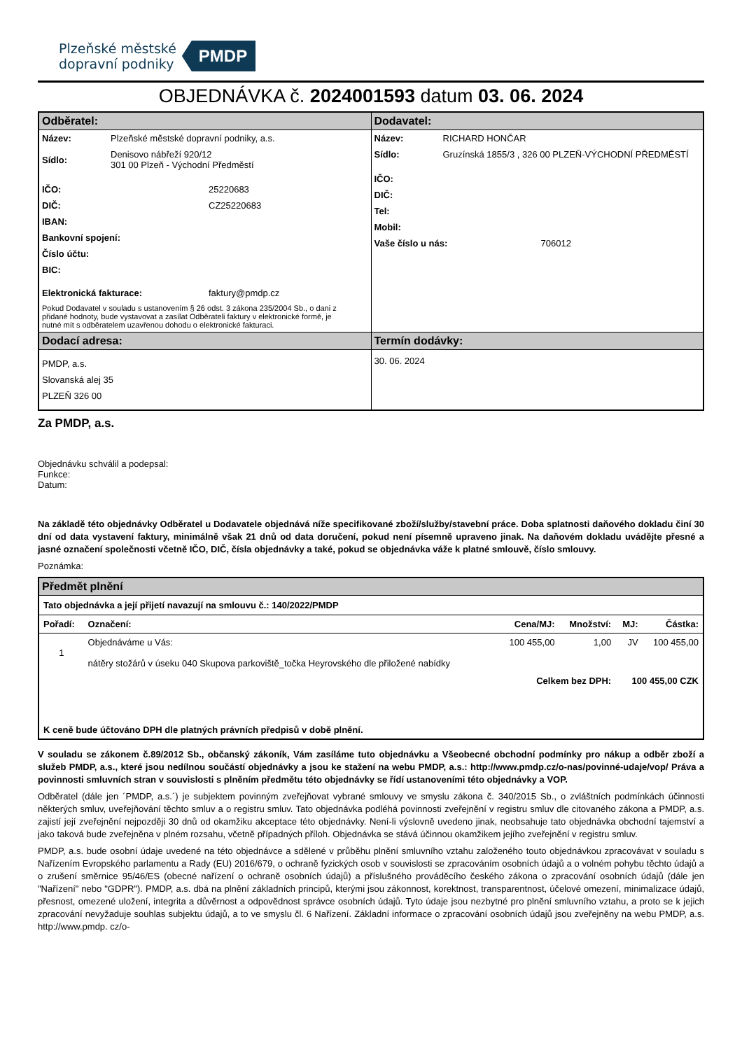Plzeňské městské
dopravní podniky
PMDP
OBJEDNÁVKA č. 2024001593 datum 03. 06. 2024
| Odběratel: / Název: / Plzeňské městské dopravní podniky, a.s. / / Sídlo: / Denisovo nábřeží 920/12 301 00 Plzeň - Východní Předměstí / / IČO: / 25220683 / / DIČ: / CZ25220683 / / IBAN: / / / Bankovní spojení: / / / Číslo účtu: / / / BIC: / / / Elektronická fakturace: / faktury@pmdp.cz / Pokud Dodavatel v souladu s ustanovením § 26 odst. 3 zákona 235/2004 Sb., o dani z přidané hodnoty, bude vystavovat a zasílat Odběrateli faktury v elektronické formě, je nutné mít s odběratelem uzavřenou dohodu o elektronické fakturaci. | Dodavatel: / Název: / RICHARD HONČAR / / Sídlo: / Gruzínská 1855/3 , 326 00 PLZEŇ-VÝCHODNÍ PŘEDMĚSTÍ / / IČO: / / / DIČ: / / / Tel: / / / Mobil: / / / Vaše číslo u nás: / 706012 / |
| Dodací adresa: PMDP, a.s. Slovanská alej 35 PLZEŇ 326 00 | Termín dodávky: 30. 06. 2024 |
Za PMDP, a.s.
Objednávku schválil a podepsal:
Funkce:
Datum:
Na základě této objednávky Odběratel u Dodavatele objednává níže specifikované zboží/služby/stavební práce. Doba splatnosti daňového dokladu činí 30 dní od data vystavení faktury, minimálně však 21 dnů od data doručení, pokud není písemně upraveno jinak. Na daňovém dokladu uvádějte přesné a jasné označení společnosti včetně IČO, DIČ, čísla objednávky a také, pokud se objednávka váže k platné smlouvě, číslo smlouvy.
Poznámka:
Předmět plnění
Tato objednávka a její přijetí navazují na smlouvu č.: 140/2022/PMDP
| Pořadí: | Označení: | Cena/MJ: | Množství: | MJ: | Částka: |
| --- | --- | --- | --- | --- | --- |
| 1 | Objednáváme u Vás: nátěry stožárů v úseku 040 Skupova parkoviště_točka Heyrovského dle přiložené nabídky | 100 455,00 | 1,00 | JV | 100 455,00 |
| Celkem bez DPH: | | | | 100 455,00 CZK | |
| K ceně bude účtováno DPH dle platných právních předpisů v době plnění. | | | | | |
V souladu se zákonem č.89/2012 Sb., občanský zákoník, Vám zasíláme tuto objednávku a Všeobecné obchodní podmínky pro nákup a odběr zboží a služeb PMDP, a.s., které jsou nedílnou součástí objednávky a jsou ke stažení na webu PMDP, a.s.: http://www.pmdp.cz/o-nas/povinné-udaje/vop/ Práva a povinnosti smluvních stran v souvislosti s plněním předmětu této objednávky se řídí ustanoveními této objednávky a VOP.
Odběratel (dále jen ´PMDP, a.s.´) je subjektem povinným zveřejňovat vybrané smlouvy ve smyslu zákona č. 340/2015 Sb., o zvláštních podmínkách účinnosti některých smluv, uveřejňování těchto smluv a o registru smluv. Tato objednávka podléhá povinnosti zveřejnění v registru smluv dle citovaného zákona a PMDP, a.s. zajistí její zveřejnění nejpozději 30 dnů od okamžiku akceptace této objednávky. Není-li výslovně uvedeno jinak, neobsahuje tato objednávka obchodní tajemství a jako taková bude zveřejněna v plném rozsahu, včetně případných příloh. Objednávka se stává účinnou okamžikem jejího zveřejnění v registru smluv.
PMDP, a.s. bude osobní údaje uvedené na této objednávce a sdělené v průběhu plnění smluvního vztahu založeného touto objednávkou zpracovávat v souladu s Nařízením Evropského parlamentu a Rady (EU) 2016/679, o ochraně fyzických osob v souvislosti se zpracováním osobních údajů a o volném pohybu těchto údajů a o zrušení směrnice 95/46/ES (obecné nařízení o ochraně osobních údajů) a příslušného prováděcího českého zákona o zpracování osobních údajů (dále jen "Nařízení" nebo "GDPR"). PMDP, a.s. dbá na plnění základních principů, kterými jsou zákonnost, korektnost, transparentnost, účelové omezení, minimalizace údajů, přesnost, omezené uložení, integrita a důvěrnost a odpovědnost správce osobních údajů. Tyto údaje jsou nezbytné pro plnění smluvního vztahu, a proto se k jejich zpracování nevyžaduje souhlas subjektu údajů, a to ve smyslu čl. 6 Nařízení. Základní informace o zpracování osobních údajů jsou zveřejněny na webu PMDP, a.s. http://www.pmdp. cz/o-